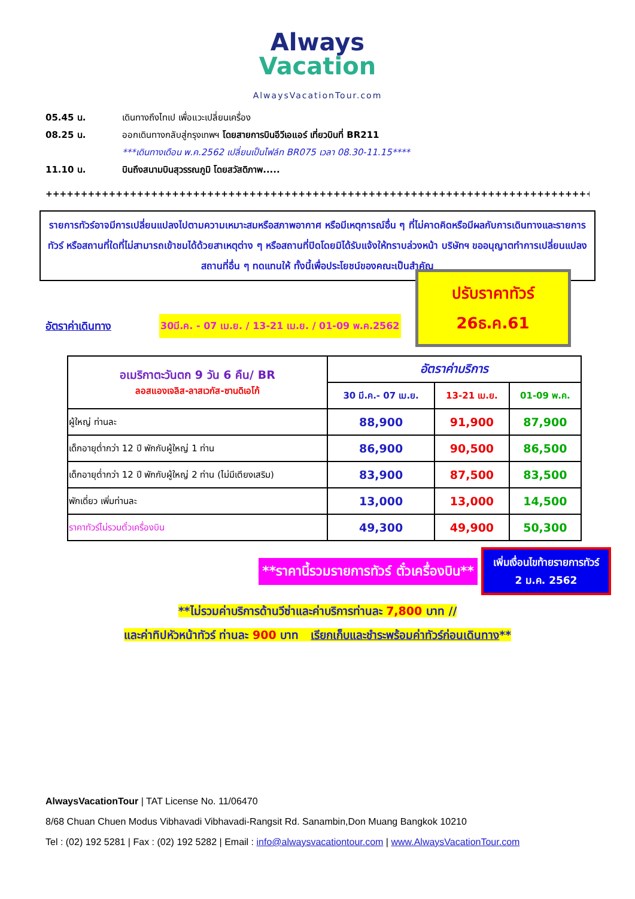Always
Vacation
AlwaysVacationTour.com
05.45 น. เดินทางถึงไทเป เพื่อแวะเปลี่ยนเครื่อง
08.25 น. ออกเดินทางกลับสู่กรุงเทพฯ โดยสายการบินอีวีเอแอร์ เที่ยวบินที่ BR211
***เดินทางเดือน พ.ค.2562 เปลี่ยนเป็นไฟล์ท BR075 เวลา 08.30-11.15****
11.10 น. บินถึงสนามบินสุวรรณภูมิ โดยสวัสดิภาพ.....
++++++++++++++++++++++++++++++++++++++++++++++++++++++++++++++++++++++++++++++
รายการทัวร์อาจมีการเปลี่ยนแปลงไปตามความเหมาะสมหรือสภาพอากาศ หรือมีเหตุการณ์อื่น ๆ ที่ไม่คาดคิดหรือมีผลกับการเดินทางและรายการทัวร์ หรือสถานที่ใดที่ไม่สามารถเข้าชมได้ด้วยสาเหตุต่าง ๆ หรือสถานที่ปิดโดยมิได้รับแจ้งให้ทราบล่วงหน้า บริษัทฯ ขออนุญาตทำการเปลี่ยนแปลงสถานที่อื่น ๆ ทดแทนให้ ทั้งนี้เพื่อประโยชน์ของคณะเป็นสำคัญ
อัตราค่าเดินทาง 30มี.ค. - 07 เม.ย. / 13-21 เม.ย. / 01-09 พ.ค.2562
ปรับราคาทัวร์
26ธ.ค.61
| อเมริกาตะวันตก 9 วัน 6 คืน/ BR ลอสแองเจลิส-ลาสเวกัส-ซานดิเอโก้ | อัตราค่าบริการ | | |
| | 30 มี.ค.- 07 เม.ย. | 13-21 เม.ย. | 01-09 พ.ค. |
| ผู้ใหญ่ ท่านละ | 88,900 | 91,900 | 87,900 |
| เด็กอายุต่ำกว่า 12 ปี พักกับผู้ใหญ่ 1 ท่าน | 86,900 | 90,500 | 86,500 |
| เด็กอายุต่ำกว่า 12 ปี พักกับผู้ใหญ่ 2 ท่าน (ไม่มีเตียงเสริม) | 83,900 | 87,500 | 83,500 |
| พักเดี่ยว เพิ่มท่านละ | 13,000 | 13,000 | 14,500 |
| ราคาทัวร์ไม่รวมตั๋วเครื่องบิน | 49,300 | 49,900 | 50,300 |
**ราคานี้รวมรายการทัวร์ ตั๋วเครื่องบิน**
เพิ่มเงื่อนไขท้ายรายการทัวร์
2 ม.ค. 2562
**ไม่รวมค่าบริการด้านวีซ่าและค่าบริการท่านละ 7,800 บาท //
และค่าทิปหัวหน้าทัวร์ ท่านละ 900 บาท เรียกเก็บและชำระพร้อมค่าทัวร์ก่อนเดินทาง**
AlwaysVacationTour | TAT License No. 11/06470
8/68 Chuan Chuen Modus Vibhavadi Vibhavadi-Rangsit Rd. Sanambin,Don Muang Bangkok 10210
Tel : (02) 192 5281 | Fax : (02) 192 5282 | Email : info@alwaysvacationtour.com | www.AlwaysVacationTour.com